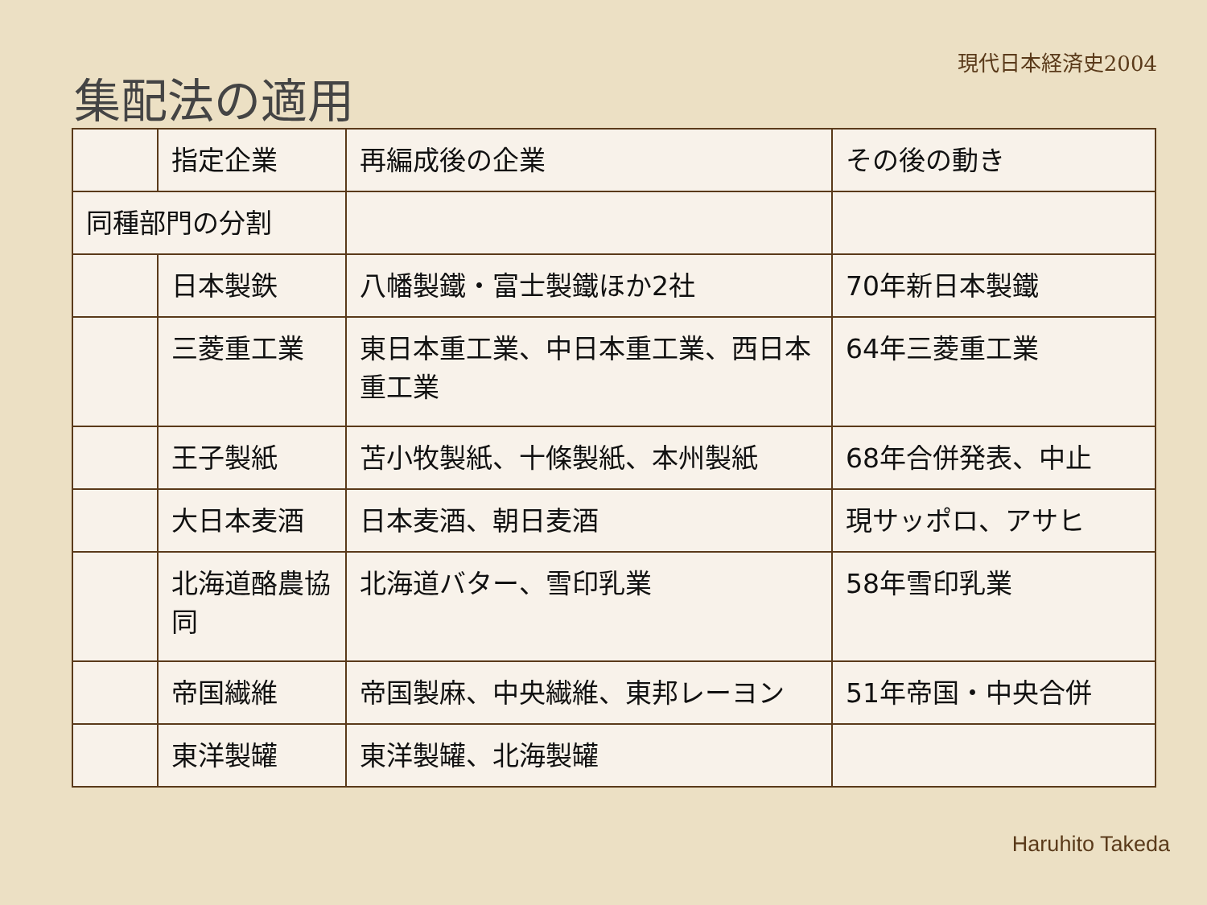現代日本経済史2004
集配法の適用
| | 指定企業 | 再編成後の企業 | その後の動き |
| 同種部門の分割 | | | |
| | 日本製鉄 | 八幡製鐵・富士製鐵ほか2社 | 70年新日本製鐵 |
| | 三菱重工業 | 東日本重工業、中日本重工業、西日本重工業 | 64年三菱重工業 |
| | 王子製紙 | 苫小牧製紙、十條製紙、本州製紙 | 68年合併発表、中止 |
| | 大日本麦酒 | 日本麦酒、朝日麦酒 | 現サッポロ、アサヒ |
| | 北海道酪農協同 | 北海道バター、雪印乳業 | 58年雪印乳業 |
| | 帝国繊維 | 帝国製麻、中央繊維、東邦レーヨン | 51年帝国・中央合併 |
| | 東洋製罐 | 東洋製罐、北海製罐 | |
Haruhito Takeda